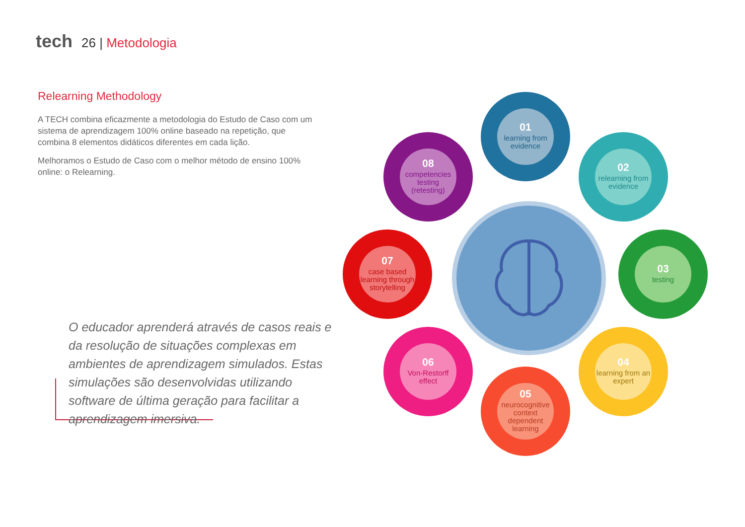tech 26 | Metodologia
Relearning Methodology
A TECH combina eficazmente a metodologia do Estudo de Caso com um sistema de aprendizagem 100% online baseado na repetição, que combina 8 elementos didáticos diferentes em cada lição.
Melhoramos o Estudo de Caso com o melhor método de ensino 100% online: o Relearning.
O educador aprenderá através de casos reais e da resolução de situações complexas em ambientes de aprendizagem simulados. Estas simulações são desenvolvidas utilizando software de última geração para facilitar a aprendizagem imersiva.
01
learning from evidence
02
relearning from evidence
03
testing
04
learning from an expert
05
neurocognitive context dependent learning
06
Von-Restorff effect
07
case based learning through storytelling
08
competencies testing (retesting)